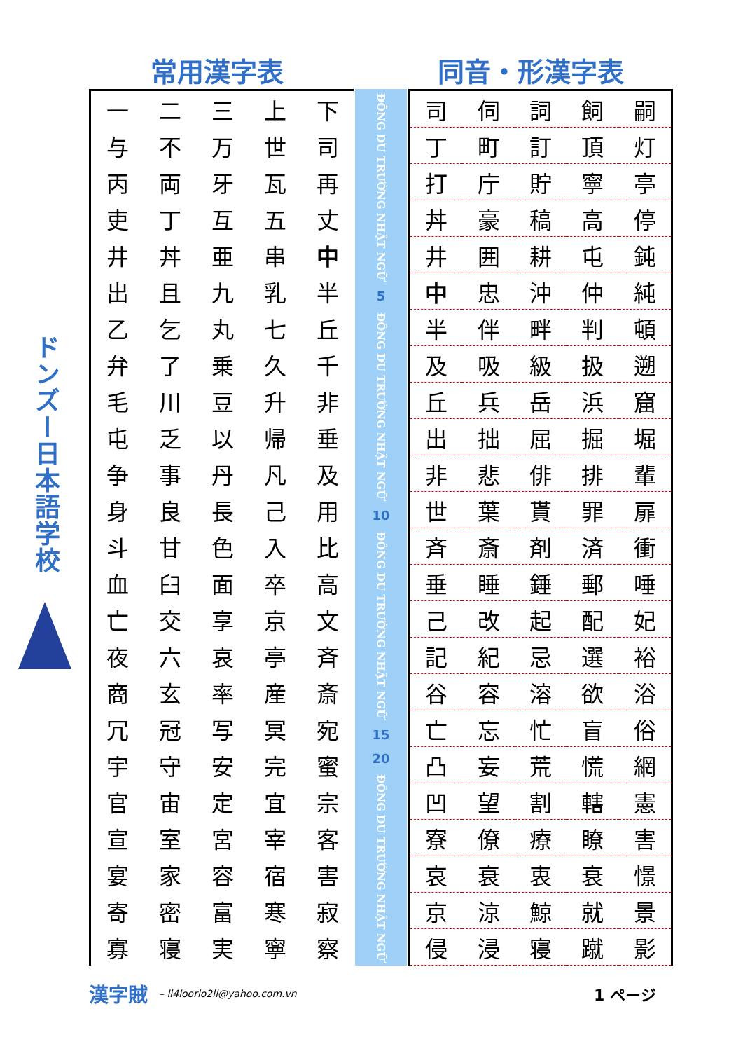常用漢字表 同音・形漢字表
ドンズー日本語学校
| 一 | 二 | 三 | 上 | 下 |
| 与 | 不 | 万 | 世 | 司 |
| 丙 | 両 | 牙 | 瓦 | 再 |
| 吏 | 丁 | 互 | 五 | 丈 |
| 井 | 丼 | 亜 | 串 | 中 |
| 出 | 且 | 九 | 乳 | 半 |
| 乙 | 乞 | 丸 | 七 | 丘 |
| 弁 | 了 | 乗 | 久 | 千 |
| 毛 | 川 | 豆 | 升 | 非 |
| 屯 | 乏 | 以 | 帰 | 垂 |
| 争 | 事 | 丹 | 凡 | 及 |
| 身 | 良 | 長 | 己 | 用 |
| 斗 | 甘 | 色 | 入 | 比 |
| 血 | 臼 | 面 | 卒 | 高 |
| 亡 | 交 | 享 | 京 | 文 |
| 夜 | 六 | 哀 | 亭 | 斉 |
| 商 | 玄 | 率 | 産 | 斎 |
| 冗 | 冠 | 写 | 冥 | 宛 |
| 宇 | 守 | 安 | 完 | 蜜 |
| 官 | 宙 | 定 | 宜 | 宗 |
| 宣 | 室 | 宮 | 宰 | 客 |
| 宴 | 家 | 容 | 宿 | 害 |
| 寄 | 密 | 富 | 寒 | 寂 |
| 寡 | 寝 | 実 | 寧 | 察 |
ĐÔNG DU TRƯỜNG NHẬT NGỮ
5
ĐÔNG DU TRƯỜNG NHẬT NGỮ
10
ĐÔNG DU TRƯỜNG NHẬT NGỮ
15
20
ĐÔNG DU TRƯỜNG NHẬT NGỮ
| 司 | 伺 | 詞 | 飼 | 嗣 |
| 丁 | 町 | 訂 | 頂 | 灯 |
| 打 | 庁 | 貯 | 寧 | 亭 |
| 丼 | 豪 | 稿 | 高 | 停 |
| 井 | 囲 | 耕 | 屯 | 鈍 |
| 中 | 忠 | 沖 | 仲 | 純 |
| 半 | 伴 | 畔 | 判 | 頓 |
| 及 | 吸 | 級 | 扱 | 遡 |
| 丘 | 兵 | 岳 | 浜 | 窟 |
| 出 | 拙 | 屈 | 掘 | 堀 |
| 非 | 悲 | 俳 | 排 | 輩 |
| 世 | 葉 | 貰 | 罪 | 扉 |
| 斉 | 斎 | 剤 | 済 | 衝 |
| 垂 | 睡 | 錘 | 郵 | 唾 |
| 己 | 改 | 起 | 配 | 妃 |
| 記 | 紀 | 忌 | 選 | 裕 |
| 谷 | 容 | 溶 | 欲 | 浴 |
| 亡 | 忘 | 忙 | 盲 | 俗 |
| 凸 | 妄 | 荒 | 慌 | 網 |
| 凹 | 望 | 割 | 轄 | 憲 |
| 寮 | 僚 | 療 | 瞭 | 害 |
| 哀 | 衰 | 衷 | 衰 | 憬 |
| 京 | 涼 | 鯨 | 就 | 景 |
| 侵 | 浸 | 寝 | 蹴 | 影 |
漢字賊 – li4loorlo2li@yahoo.com.vn 1 ページ